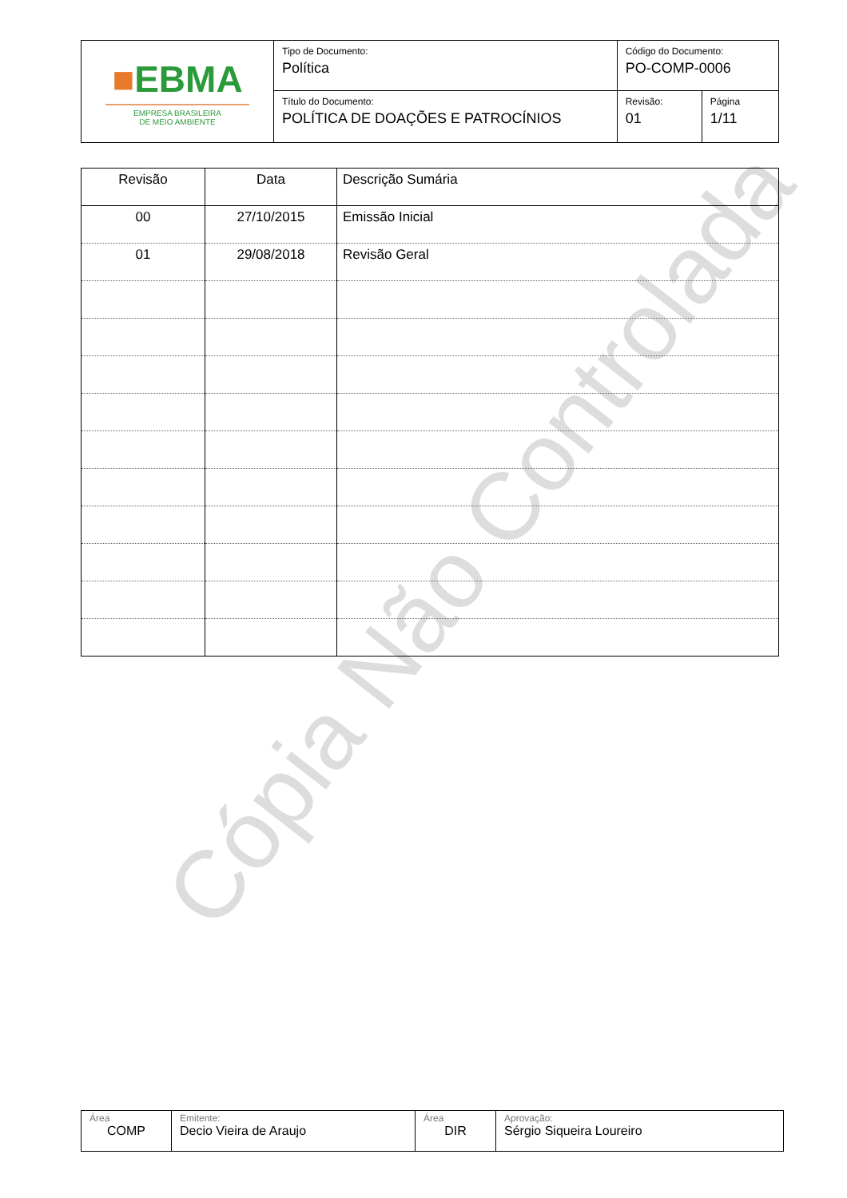Cópia Não Controlada
| ■ EBMA EMPRESA BRASILEIRA DE MEIO AMBIENTE | Tipo de Documento: Política | Código do Documento: PO-COMP-0006 | |
| | Título do Documento: POLÍTICA DE DOAÇÕES E PATROCÍNIOS | Revisão: 01 | Página 1/11 |
| Revisão | Data | Descrição Sumária |
| --- | --- | --- |
| 00 | 27/10/2015 | Emissão Inicial |
| 01 | 29/08/2018 | Revisão Geral |
| Área COMP | Emitente: Decio Vieira de Araujo | Área DIR | Aprovação: Sérgio Siqueira Loureiro |